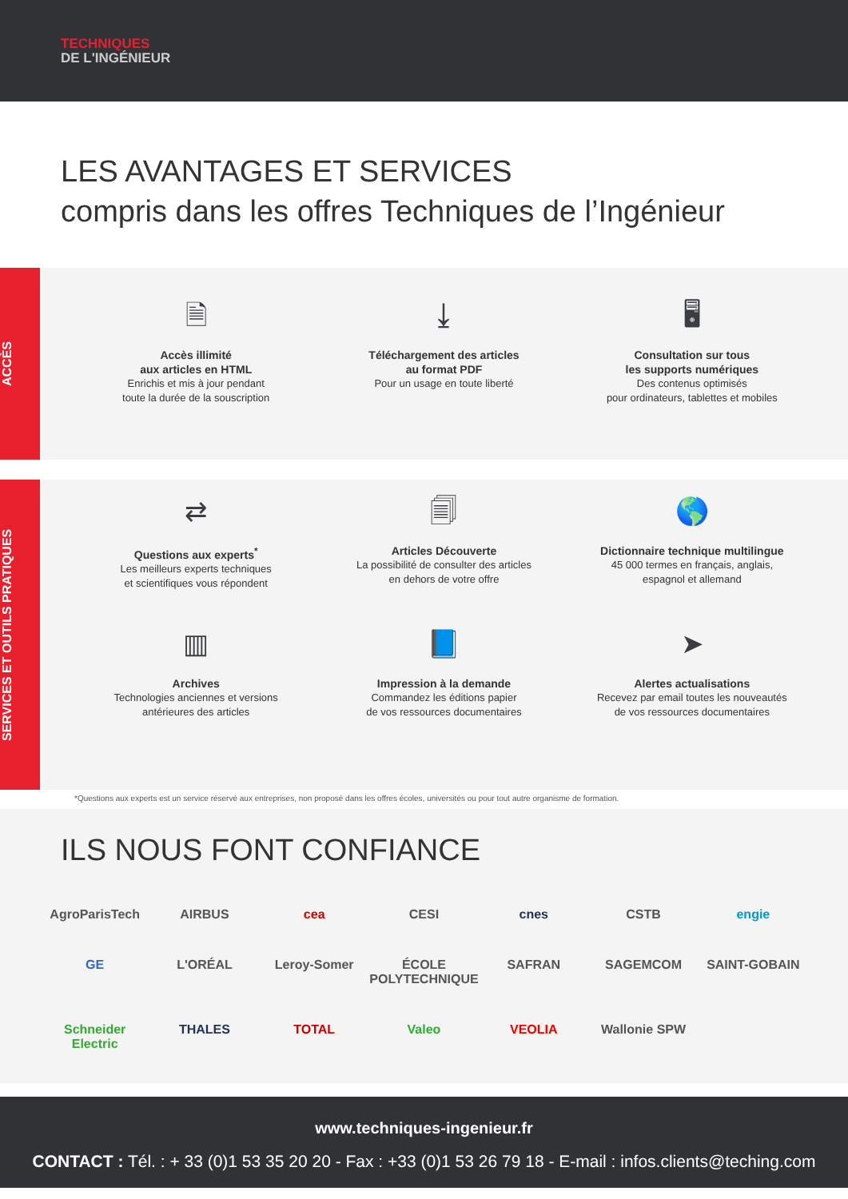TECHNIQUES
DE L'INGÉNIEUR
LES AVANTAGES ET SERVICES
compris dans les offres Techniques de l’Ingénieur
ACCÈS
🗎
Accès illimité
aux articles en HTML
Enrichis et mis à jour pendant
toute la durée de la souscription
⤓
Téléchargement des articles
au format PDF
Pour un usage en toute liberté
🖥
Consultation sur tous
les supports numériques
Des contenus optimisés
pour ordinateurs, tablettes et mobiles
SERVICES ET OUTILS PRATIQUES
⇄
Questions aux experts<sup>*</sup>
Les meilleurs experts techniques
et scientifiques vous répondent
🗐
Articles Découverte
La possibilité de consulter des articles
en dehors de votre offre
🌎
Dictionnaire technique multilingue
45 000 termes en français, anglais,
espagnol et allemand
▥
Archives
Technologies anciennes et versions
antérieures des articles
📘
Impression à la demande
Commandez les éditions papier
de vos ressources documentaires
➤
Alertes actualisations
Recevez par email toutes les nouveautés
de vos ressources documentaires
*Questions aux experts est un service réservé aux entreprises, non proposé dans les offres écoles, universités ou pour tout autre organisme de formation.
ILS NOUS FONT CONFIANCE
AgroParisTech
AIRBUS
cea
CESI
cnes
CSTB
engie
GE
L'ORÉAL
Leroy-Somer
ÉCOLE POLYTECHNIQUE
SAFRAN
SAGEMCOM
SAINT-GOBAIN
Schneider Electric
THALES
TOTAL
Valeo
VEOLIA
Wallonie SPW
www.techniques-ingenieur.fr
CONTACT : Tél. : + 33 (0)1 53 35 20 20 - Fax : +33 (0)1 53 26 79 18 - E-mail : infos.clients@teching.com